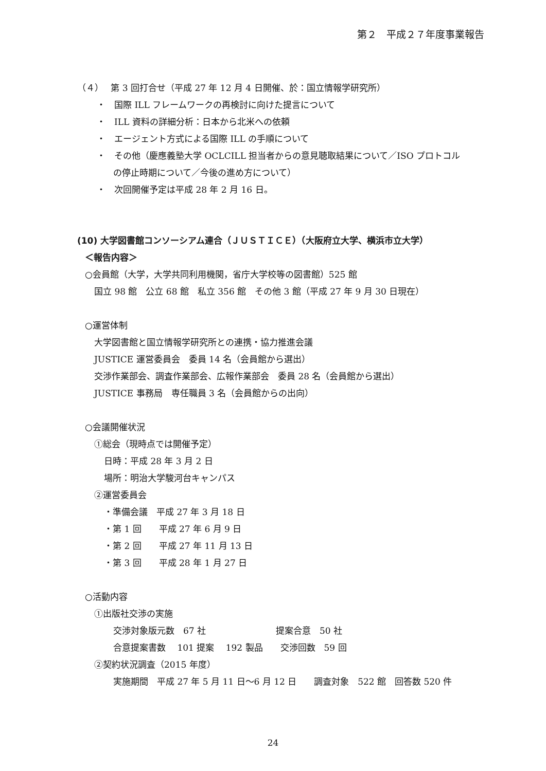第２　平成２７年度事業報告
（４）　 第 3 回打合せ（平成 27 年 12 月 4 日開催、於：国立情報学研究所）
・　国際 ILL フレームワークの再検討に向けた提言について
・　ILL 資料の詳細分析：日本から北米への依頼
・　エージェント方式による国際 ILL の手順について
・　その他（慶應義塾大学 OCLCILL 担当者からの意見聴取結果について／ISO プロトコル
の停止時期について／今後の進め方について）
・　次回開催予定は平成 28 年 2 月 16 日。
(10) 大学図書館コンソーシアム連合（ＪＵＳＴＩＣＥ）（大阪府立大学、横浜市立大学）
＜報告内容＞
○会員館（大学，大学共同利用機関，省庁大学校等の図書館）525 館
国立 98 館　公立 68 館　私立 356 館　その他 3 館（平成 27 年 9 月 30 日現在）
○運営体制
大学図書館と国立情報学研究所との連携・協力推進会議
JUSTICE 運営委員会　委員 14 名（会員館から選出）
交渉作業部会、調査作業部会、広報作業部会　委員 28 名（会員館から選出）
JUSTICE 事務局　専任職員 3 名（会員館からの出向）
○会議開催状況
①総会（現時点では開催予定）
日時：平成 28 年 3 月 2 日
場所：明治大学駿河台キャンパス
②運営委員会
・準備会議　平成 27 年 3 月 18 日
・第 1 回　　平成 27 年 6 月 9 日
・第 2 回　　平成 27 年 11 月 13 日
・第 3 回　　平成 28 年 1 月 27 日
○活動内容
①出版社交渉の実施
交渉対象版元数　67 社　　　　　　　　提案合意　50 社
合意提案書数　 101 提案　 192 製品　　交渉回数　59 回
②契約状況調査（2015 年度）
実施期間　平成 27 年 5 月 11 日～6 月 12 日　　調査対象　522 館　回答数 520 件
24